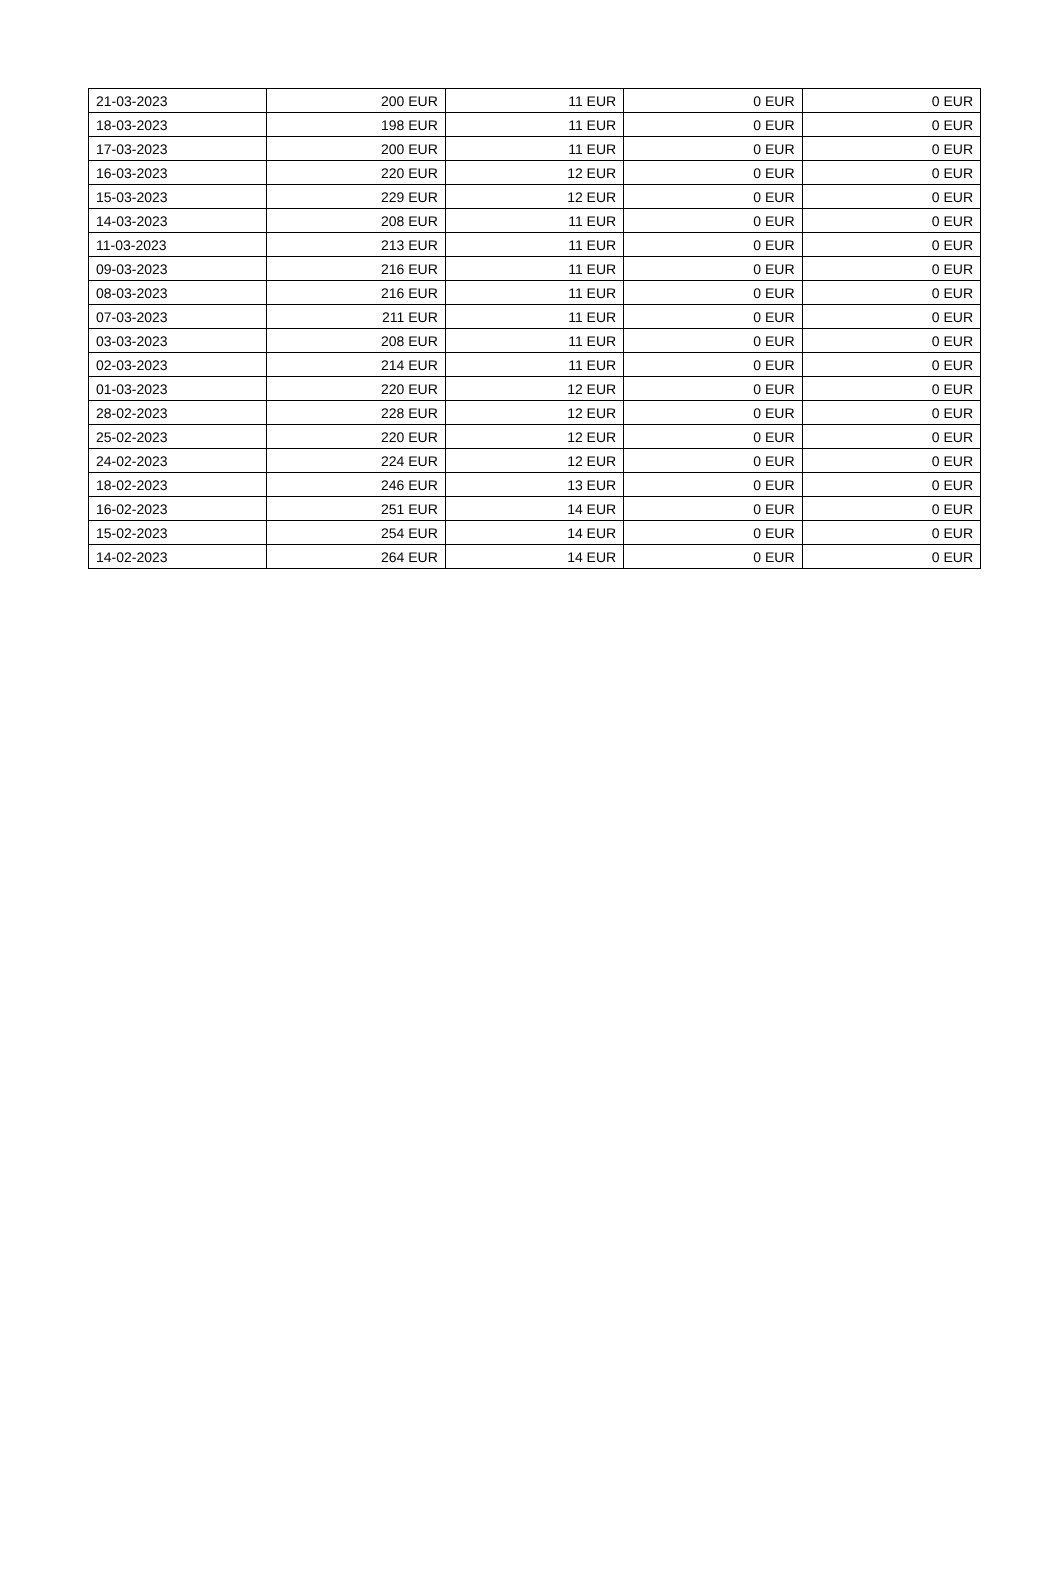| 21-03-2023 | 200 EUR | 11 EUR | 0 EUR | 0 EUR |
| 18-03-2023 | 198 EUR | 11 EUR | 0 EUR | 0 EUR |
| 17-03-2023 | 200 EUR | 11 EUR | 0 EUR | 0 EUR |
| 16-03-2023 | 220 EUR | 12 EUR | 0 EUR | 0 EUR |
| 15-03-2023 | 229 EUR | 12 EUR | 0 EUR | 0 EUR |
| 14-03-2023 | 208 EUR | 11 EUR | 0 EUR | 0 EUR |
| 11-03-2023 | 213 EUR | 11 EUR | 0 EUR | 0 EUR |
| 09-03-2023 | 216 EUR | 11 EUR | 0 EUR | 0 EUR |
| 08-03-2023 | 216 EUR | 11 EUR | 0 EUR | 0 EUR |
| 07-03-2023 | 211 EUR | 11 EUR | 0 EUR | 0 EUR |
| 03-03-2023 | 208 EUR | 11 EUR | 0 EUR | 0 EUR |
| 02-03-2023 | 214 EUR | 11 EUR | 0 EUR | 0 EUR |
| 01-03-2023 | 220 EUR | 12 EUR | 0 EUR | 0 EUR |
| 28-02-2023 | 228 EUR | 12 EUR | 0 EUR | 0 EUR |
| 25-02-2023 | 220 EUR | 12 EUR | 0 EUR | 0 EUR |
| 24-02-2023 | 224 EUR | 12 EUR | 0 EUR | 0 EUR |
| 18-02-2023 | 246 EUR | 13 EUR | 0 EUR | 0 EUR |
| 16-02-2023 | 251 EUR | 14 EUR | 0 EUR | 0 EUR |
| 15-02-2023 | 254 EUR | 14 EUR | 0 EUR | 0 EUR |
| 14-02-2023 | 264 EUR | 14 EUR | 0 EUR | 0 EUR |